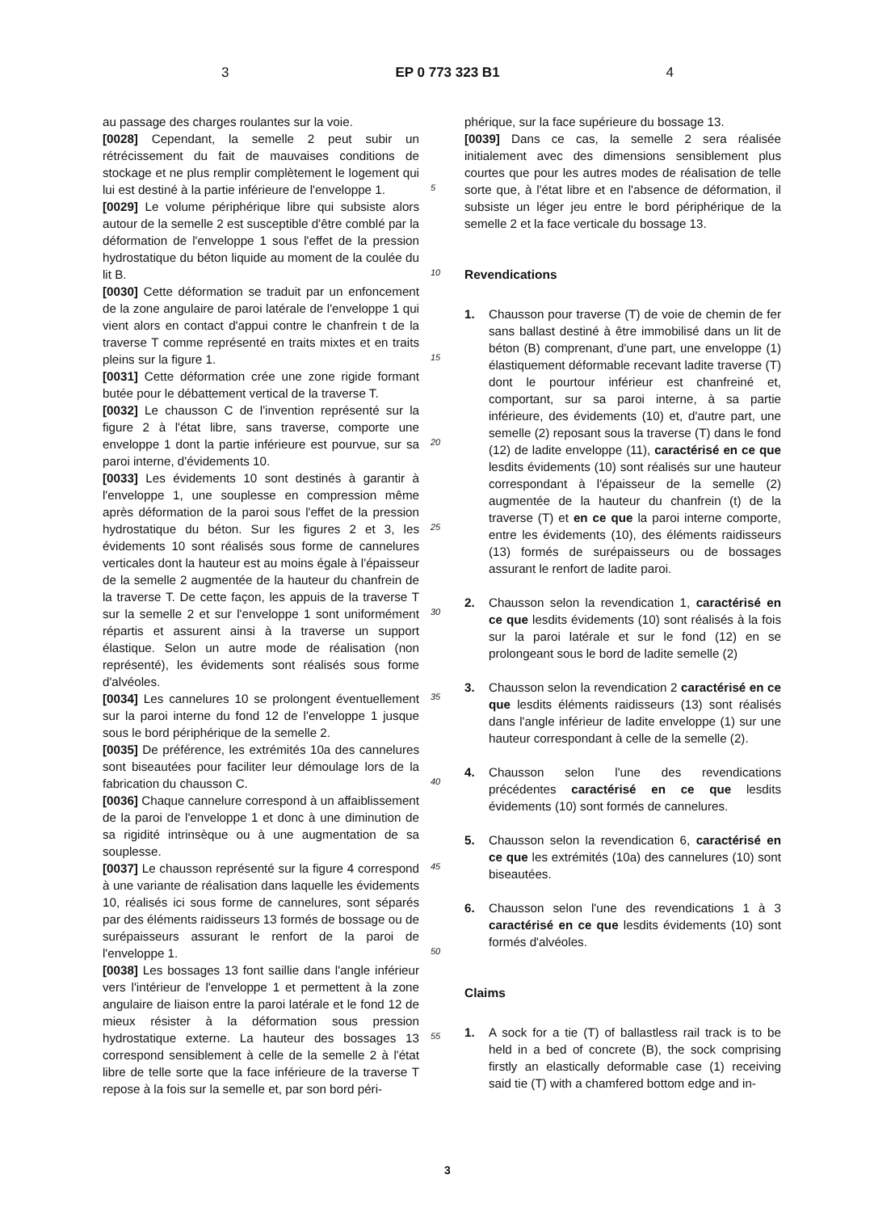3 EP 0 773 323 B1 4
au passage des charges roulantes sur la voie.
[0028] Cependant, la semelle 2 peut subir un rétrécissement du fait de mauvaises conditions de stockage et ne plus remplir complètement le logement qui lui est destiné à la partie inférieure de l'enveloppe 1.
[0029] Le volume périphérique libre qui subsiste alors autour de la semelle 2 est susceptible d'être comblé par la déformation de l'enveloppe 1 sous l'effet de la pression hydrostatique du béton liquide au moment de la coulée du lit B.
[0030] Cette déformation se traduit par un enfoncement de la zone angulaire de paroi latérale de l'enveloppe 1 qui vient alors en contact d'appui contre le chanfrein t de la traverse T comme représenté en traits mixtes et en traits pleins sur la figure 1.
[0031] Cette déformation crée une zone rigide formant butée pour le débattement vertical de la traverse T.
[0032] Le chausson C de l'invention représenté sur la figure 2 à l'état libre, sans traverse, comporte une enveloppe 1 dont la partie inférieure est pourvue, sur sa paroi interne, d'évidements 10.
[0033] Les évidements 10 sont destinés à garantir à l'enveloppe 1, une souplesse en compression même après déformation de la paroi sous l'effet de la pression hydrostatique du béton. Sur les figures 2 et 3, les évidements 10 sont réalisés sous forme de cannelures verticales dont la hauteur est au moins égale à l'épaisseur de la semelle 2 augmentée de la hauteur du chanfrein de la traverse T. De cette façon, les appuis de la traverse T sur la semelle 2 et sur l'enveloppe 1 sont uniformément répartis et assurent ainsi à la traverse un support élastique. Selon un autre mode de réalisation (non représenté), les évidements sont réalisés sous forme d'alvéoles.
[0034] Les cannelures 10 se prolongent éventuellement sur la paroi interne du fond 12 de l'enveloppe 1 jusque sous le bord périphérique de la semelle 2.
[0035] De préférence, les extrémités 10a des cannelures sont biseautées pour faciliter leur démoulage lors de la fabrication du chausson C.
[0036] Chaque cannelure correspond à un affaiblissement de la paroi de l'enveloppe 1 et donc à une diminution de sa rigidité intrinsèque ou à une augmentation de sa souplesse.
[0037] Le chausson représenté sur la figure 4 correspond à une variante de réalisation dans laquelle les évidements 10, réalisés ici sous forme de cannelures, sont séparés par des éléments raidisseurs 13 formés de bossage ou de surépaisseurs assurant le renfort de la paroi de l'enveloppe 1.
[0038] Les bossages 13 font saillie dans l'angle inférieur vers l'intérieur de l'enveloppe 1 et permettent à la zone angulaire de liaison entre la paroi latérale et le fond 12 de mieux résister à la déformation sous pression hydrostatique externe. La hauteur des bossages 13 correspond sensiblement à celle de la semelle 2 à l'état libre de telle sorte que la face inférieure de la traverse T repose à la fois sur la semelle et, par son bord péri-
5
10
15
20
25
30
35
40
45
50
55
phérique, sur la face supérieure du bossage 13.
[0039] Dans ce cas, la semelle 2 sera réalisée initialement avec des dimensions sensiblement plus courtes que pour les autres modes de réalisation de telle sorte que, à l'état libre et en l'absence de déformation, il subsiste un léger jeu entre le bord périphérique de la semelle 2 et la face verticale du bossage 13.
Revendications
1. Chausson pour traverse (T) de voie de chemin de fer sans ballast destiné à être immobilisé dans un lit de béton (B) comprenant, d'une part, une enveloppe (1) élastiquement déformable recevant ladite traverse (T) dont le pourtour inférieur est chanfreiné et, comportant, sur sa paroi interne, à sa partie inférieure, des évidements (10) et, d'autre part, une semelle (2) reposant sous la traverse (T) dans le fond (12) de ladite enveloppe (11), caractérisé en ce que lesdits évidements (10) sont réalisés sur une hauteur correspondant à l'épaisseur de la semelle (2) augmentée de la hauteur du chanfrein (t) de la traverse (T) et en ce que la paroi interne comporte, entre les évidements (10), des éléments raidisseurs (13) formés de surépaisseurs ou de bossages assurant le renfort de ladite paroi.
2. Chausson selon la revendication 1, caractérisé en ce que lesdits évidements (10) sont réalisés à la fois sur la paroi latérale et sur le fond (12) en se prolongeant sous le bord de ladite semelle (2)
3. Chausson selon la revendication 2 caractérisé en ce que lesdits éléments raidisseurs (13) sont réalisés dans l'angle inférieur de ladite enveloppe (1) sur une hauteur correspondant à celle de la semelle (2).
4. Chausson selon l'une des revendications précédentes caractérisé en ce que lesdits évidements (10) sont formés de cannelures.
5. Chausson selon la revendication 6, caractérisé en ce que les extrémités (10a) des cannelures (10) sont biseautées.
6. Chausson selon l'une des revendications 1 à 3 caractérisé en ce que lesdits évidements (10) sont formés d'alvéoles.
Claims
1. A sock for a tie (T) of ballastless rail track is to be held in a bed of concrete (B), the sock comprising firstly an elastically deformable case (1) receiving said tie (T) with a chamfered bottom edge and in-
3